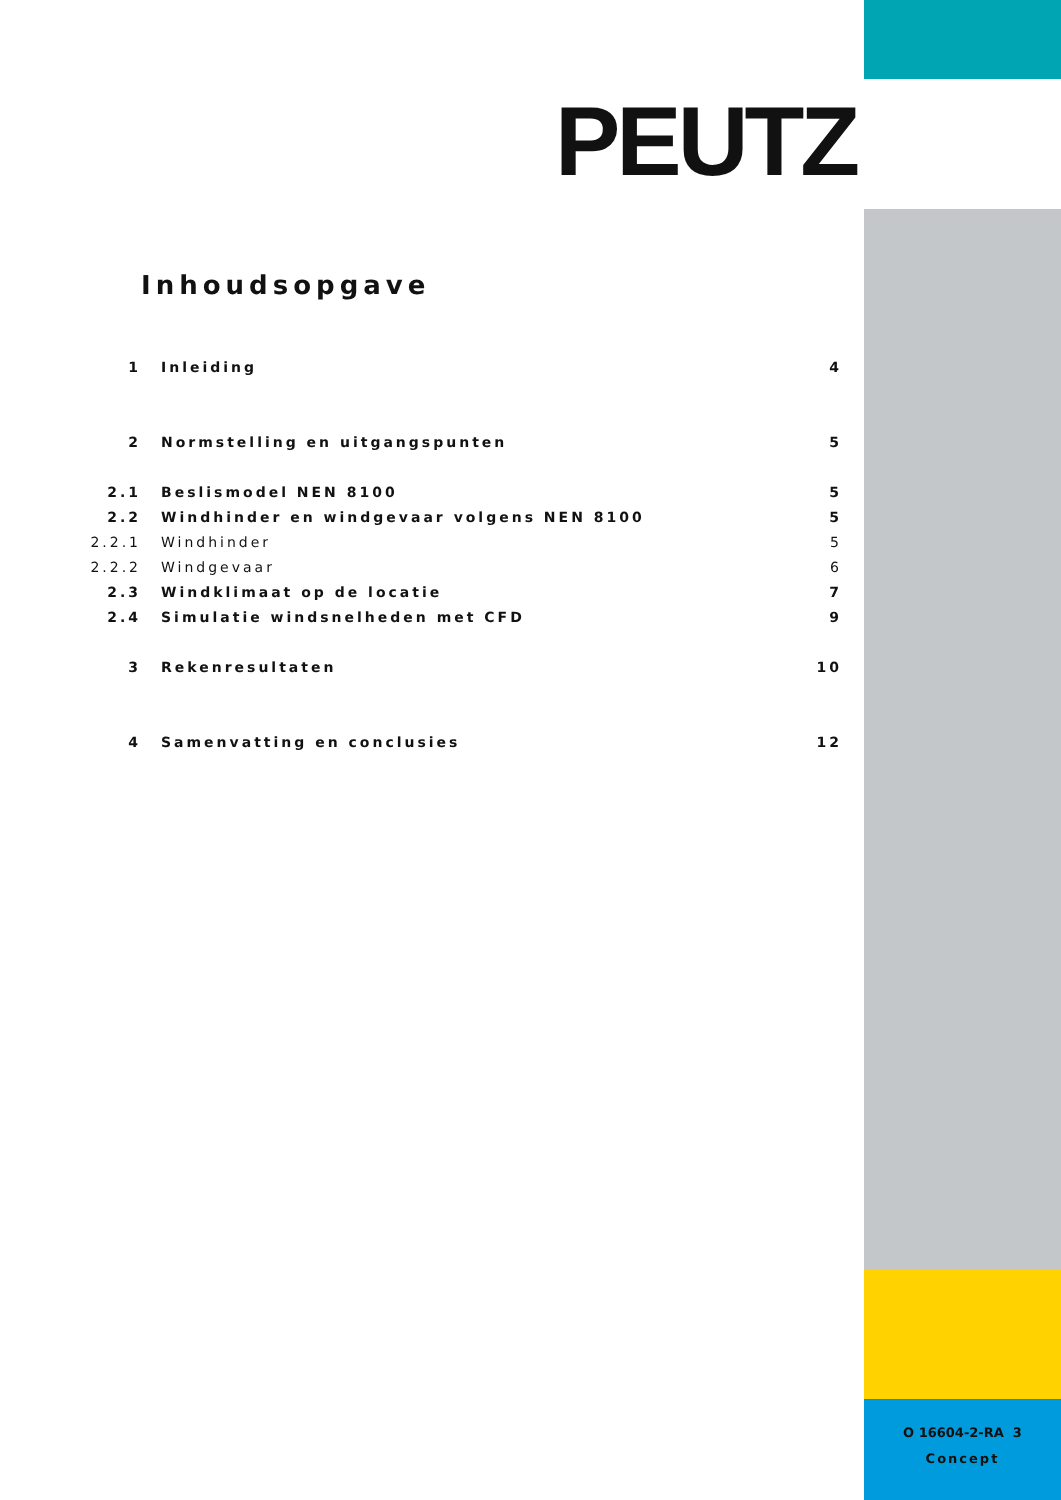PEUTZ
Inhoudsopgave
1 Inleiding 4
2 Normstelling en uitgangspunten 5
2.1 Beslismodel NEN 8100 5
2.2 Windhinder en windgevaar volgens NEN 8100 5
2.2.1 Windhinder 5
2.2.2 Windgevaar 6
2.3 Windklimaat op de locatie 7
2.4 Simulatie windsnelheden met CFD 9
3 Rekenresultaten 10
4 Samenvatting en conclusies 12
O 16604-2-RA 3
Concept